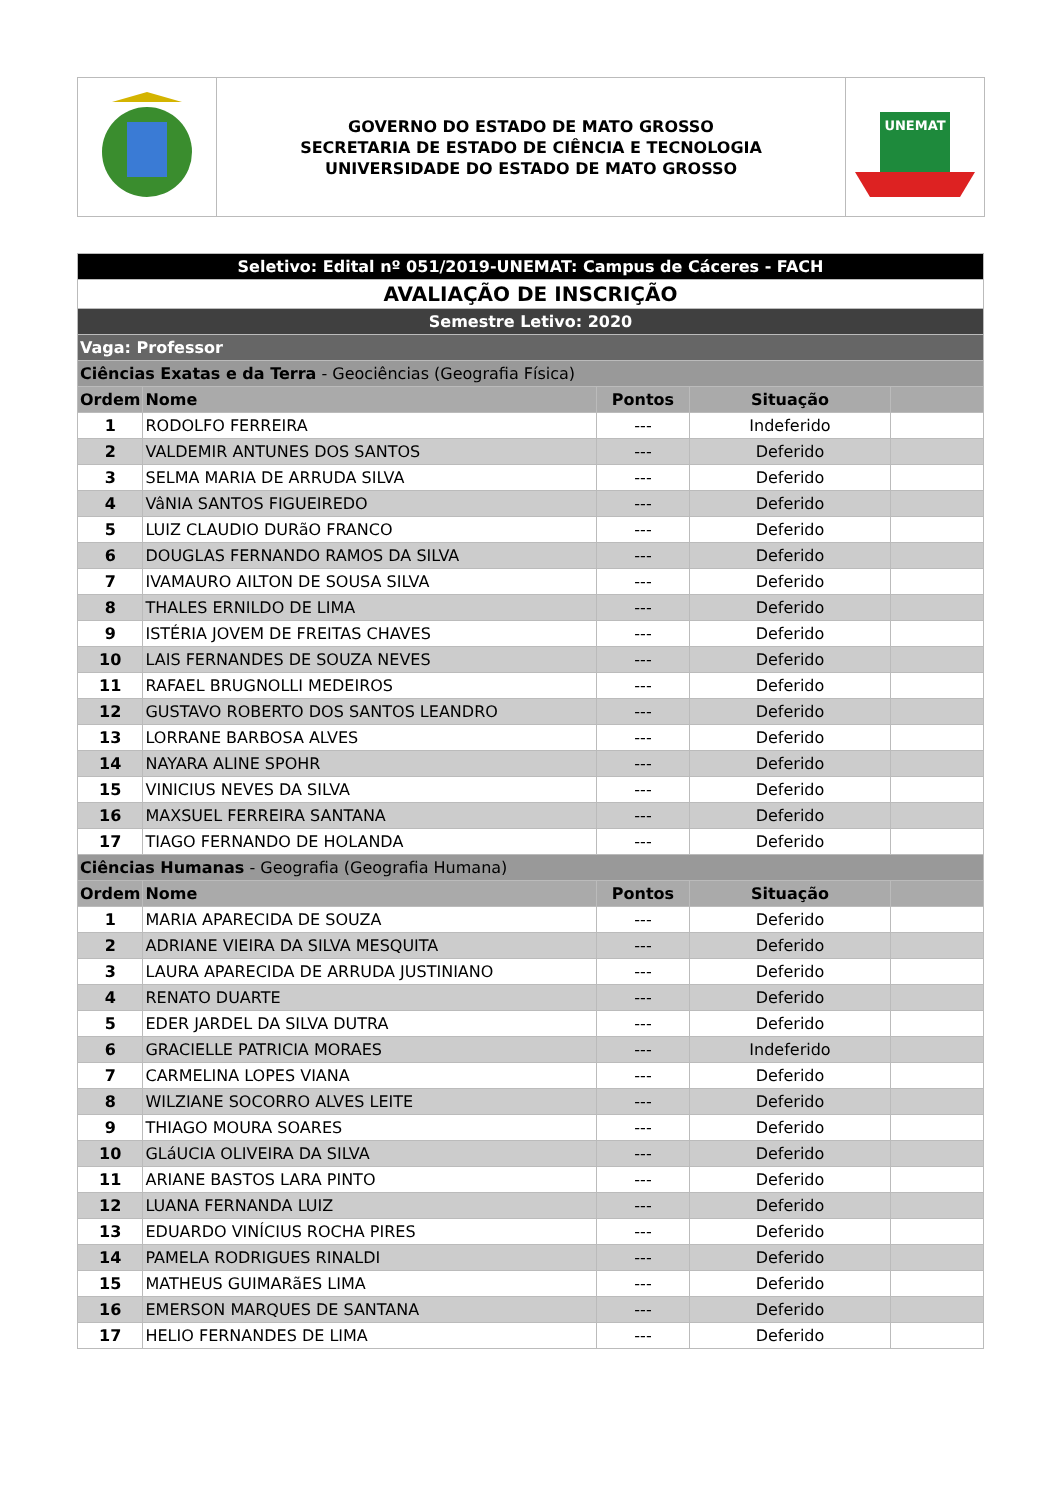GOVERNO DO ESTADO DE MATO GROSSO
SECRETARIA DE ESTADO DE CIÊNCIA E TECNOLOGIA
UNIVERSIDADE DO ESTADO DE MATO GROSSO
UNEMAT
| Seletivo: Edital nº 051/2019-UNEMAT: Campus de Cáceres - FACH | | | | |
| AVALIAÇÃO DE INSCRIÇÃO | | | | |
| Semestre Letivo: 2020 | | | | |
| Vaga: Professor | | | | |
| Ciências Exatas e da Terra - Geociências (Geografia Física) | | | | |
| Ordem | Nome | Pontos | Situação | |
| 1 | RODOLFO FERREIRA | --- | Indeferido | |
| 2 | VALDEMIR ANTUNES DOS SANTOS | --- | Deferido | |
| 3 | SELMA MARIA DE ARRUDA SILVA | --- | Deferido | |
| 4 | VâNIA SANTOS FIGUEIREDO | --- | Deferido | |
| 5 | LUIZ CLAUDIO DURãO FRANCO | --- | Deferido | |
| 6 | DOUGLAS FERNANDO RAMOS DA SILVA | --- | Deferido | |
| 7 | IVAMAURO AILTON DE SOUSA SILVA | --- | Deferido | |
| 8 | THALES ERNILDO DE LIMA | --- | Deferido | |
| 9 | ISTÉRIA JOVEM DE FREITAS CHAVES | --- | Deferido | |
| 10 | LAIS FERNANDES DE SOUZA NEVES | --- | Deferido | |
| 11 | RAFAEL BRUGNOLLI MEDEIROS | --- | Deferido | |
| 12 | GUSTAVO ROBERTO DOS SANTOS LEANDRO | --- | Deferido | |
| 13 | LORRANE BARBOSA ALVES | --- | Deferido | |
| 14 | NAYARA ALINE SPOHR | --- | Deferido | |
| 15 | VINICIUS NEVES DA SILVA | --- | Deferido | |
| 16 | MAXSUEL FERREIRA SANTANA | --- | Deferido | |
| 17 | TIAGO FERNANDO DE HOLANDA | --- | Deferido | |
| Ciências Humanas - Geografia (Geografia Humana) | | | | |
| Ordem | Nome | Pontos | Situação | |
| 1 | MARIA APARECIDA DE SOUZA | --- | Deferido | |
| 2 | ADRIANE VIEIRA DA SILVA MESQUITA | --- | Deferido | |
| 3 | LAURA APARECIDA DE ARRUDA JUSTINIANO | --- | Deferido | |
| 4 | RENATO DUARTE | --- | Deferido | |
| 5 | EDER JARDEL DA SILVA DUTRA | --- | Deferido | |
| 6 | GRACIELLE PATRICIA MORAES | --- | Indeferido | |
| 7 | CARMELINA LOPES VIANA | --- | Deferido | |
| 8 | WILZIANE SOCORRO ALVES LEITE | --- | Deferido | |
| 9 | THIAGO MOURA SOARES | --- | Deferido | |
| 10 | GLáUCIA OLIVEIRA DA SILVA | --- | Deferido | |
| 11 | ARIANE BASTOS LARA PINTO | --- | Deferido | |
| 12 | LUANA FERNANDA LUIZ | --- | Deferido | |
| 13 | EDUARDO VINÍCIUS ROCHA PIRES | --- | Deferido | |
| 14 | PAMELA RODRIGUES RINALDI | --- | Deferido | |
| 15 | MATHEUS GUIMARãES LIMA | --- | Deferido | |
| 16 | EMERSON MARQUES DE SANTANA | --- | Deferido | |
| 17 | HELIO FERNANDES DE LIMA | --- | Deferido | |